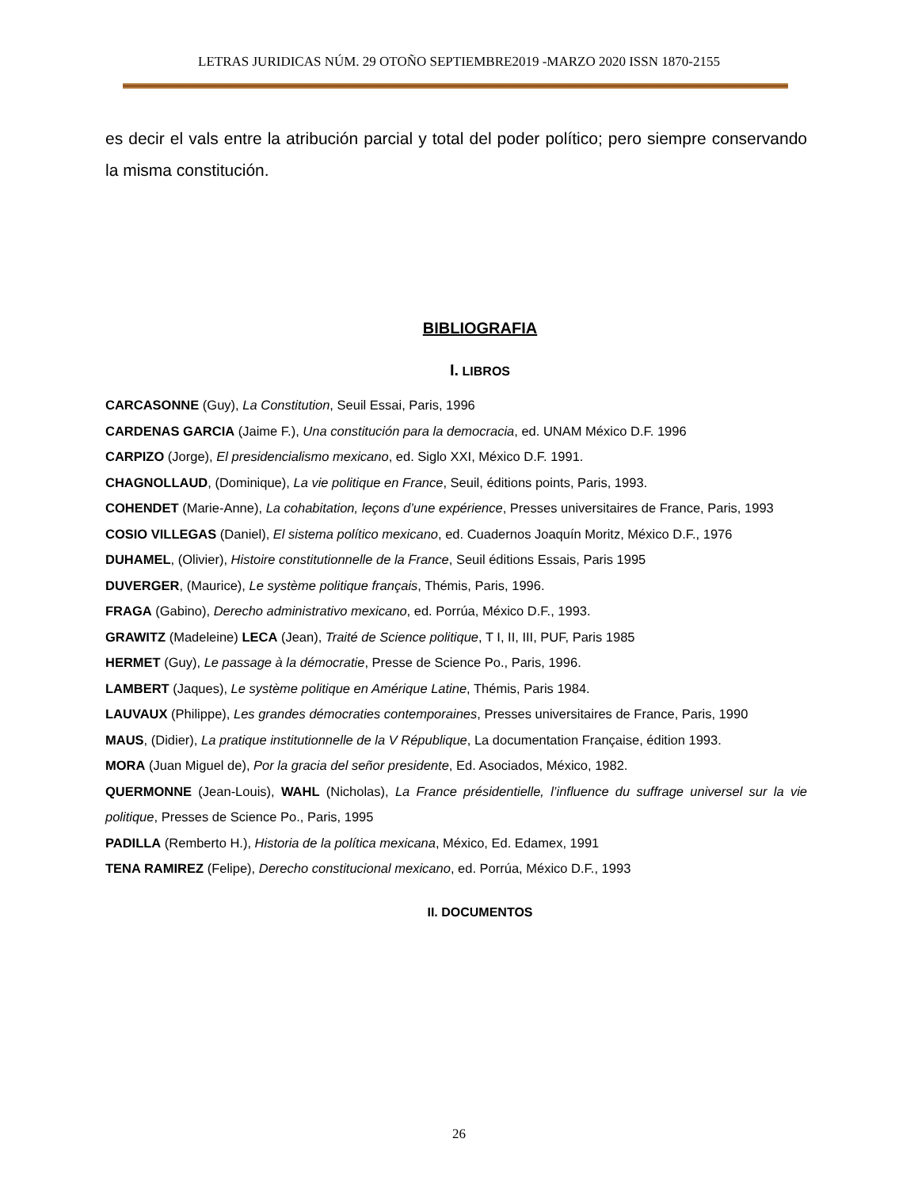LETRAS JURIDICAS NÚM. 29 OTOÑO SEPTIEMBRE2019 -MARZO 2020 ISSN 1870-2155
es decir el vals entre la atribución parcial y total del poder político; pero siempre conservando la misma constitución.
BIBLIOGRAFIA
I. LIBROS
CARCASONNE (Guy), La Constitution, Seuil Essai, Paris, 1996
CARDENAS GARCIA (Jaime F.), Una constitución para la democracia, ed. UNAM México D.F. 1996
CARPIZO (Jorge), El presidencialismo mexicano, ed. Siglo XXI, México D.F. 1991.
CHAGNOLLAUD, (Dominique), La vie politique en France, Seuil, éditions points, Paris, 1993.
COHENDET (Marie-Anne), La cohabitation, leçons d’une expérience, Presses universitaires de France, Paris, 1993
COSIO VILLEGAS (Daniel), El sistema político mexicano, ed. Cuadernos Joaquín Moritz, México D.F., 1976
DUHAMEL, (Olivier), Histoire constitutionnelle de la France, Seuil éditions Essais, Paris 1995
DUVERGER, (Maurice), Le système politique français, Thémis, Paris, 1996.
FRAGA (Gabino), Derecho administrativo mexicano, ed. Porrúa, México D.F., 1993.
GRAWITZ (Madeleine) LECA (Jean), Traité de Science politique, T I, II, III, PUF, Paris 1985
HERMET (Guy), Le passage à la démocratie, Presse de Science Po., Paris, 1996.
LAMBERT (Jaques), Le système politique en Amérique Latine, Thémis, Paris 1984.
LAUVAUX (Philippe), Les grandes démocraties contemporaines, Presses universitaires de France, Paris, 1990
MAUS, (Didier), La pratique institutionnelle de la V République, La documentation Française, édition 1993.
MORA (Juan Miguel de), Por la gracia del señor presidente, Ed. Asociados, México, 1982.
QUERMONNE (Jean-Louis), WAHL (Nicholas), La France présidentielle, l’influence du suffrage universel sur la vie politique, Presses de Science Po., Paris, 1995
PADILLA (Remberto H.), Historia de la política mexicana, México, Ed. Edamex, 1991
TENA RAMIREZ (Felipe), Derecho constitucional mexicano, ed. Porrúa, México D.F., 1993
II. DOCUMENTOS
26